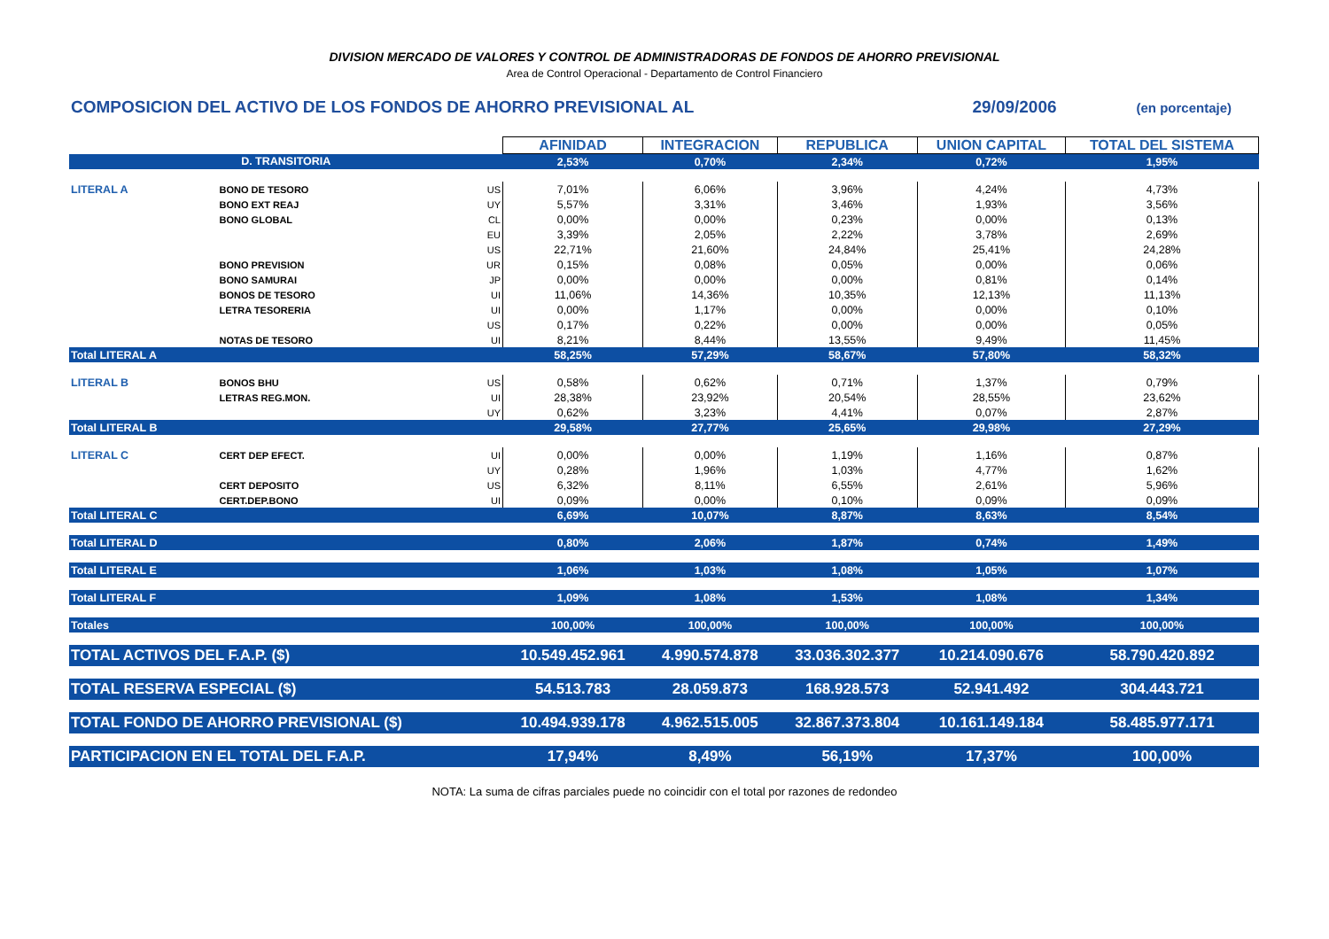DIVISION MERCADO DE VALORES Y CONTROL DE ADMINISTRADORAS DE FONDOS DE AHORRO PREVISIONAL
Area de Control Operacional - Departamento de Control Financiero
COMPOSICION DEL ACTIVO DE LOS FONDOS DE AHORRO PREVISIONAL AL 29/09/2006 (en porcentaje)
| | | | AFINIDAD | INTEGRACION | REPUBLICA | UNION CAPITAL | TOTAL DEL SISTEMA |
| D. TRANSITORIA | | | 2,53% | 0,70% | 2,34% | 0,72% | 1,95% |
| LITERAL A | BONO DE TESORO | US | 7,01% | 6,06% | 3,96% | 4,24% | 4,73% |
| | BONO EXT REAJ | UY | 5,57% | 3,31% | 3,46% | 1,93% | 3,56% |
| | BONO GLOBAL | CL | 0,00% | 0,00% | 0,23% | 0,00% | 0,13% |
| | | EU | 3,39% | 2,05% | 2,22% | 3,78% | 2,69% |
| | | US | 22,71% | 21,60% | 24,84% | 25,41% | 24,28% |
| | BONO PREVISION | UR | 0,15% | 0,08% | 0,05% | 0,00% | 0,06% |
| | BONO SAMURAI | JP | 0,00% | 0,00% | 0,00% | 0,81% | 0,14% |
| | BONOS DE TESORO | UI | 11,06% | 14,36% | 10,35% | 12,13% | 11,13% |
| | LETRA TESORERIA | UI | 0,00% | 1,17% | 0,00% | 0,00% | 0,10% |
| | | US | 0,17% | 0,22% | 0,00% | 0,00% | 0,05% |
| | NOTAS DE TESORO | UI | 8,21% | 8,44% | 13,55% | 9,49% | 11,45% |
| Total LITERAL A | | | 58,25% | 57,29% | 58,67% | 57,80% | 58,32% |
| LITERAL B | BONOS BHU | US | 0,58% | 0,62% | 0,71% | 1,37% | 0,79% |
| | LETRAS REG.MON. | UI | 28,38% | 23,92% | 20,54% | 28,55% | 23,62% |
| | | UY | 0,62% | 3,23% | 4,41% | 0,07% | 2,87% |
| Total LITERAL B | | | 29,58% | 27,77% | 25,65% | 29,98% | 27,29% |
| LITERAL C | CERT DEP EFECT. | UI | 0,00% | 0,00% | 1,19% | 1,16% | 0,87% |
| | | UY | 0,28% | 1,96% | 1,03% | 4,77% | 1,62% |
| | CERT DEPOSITO | US | 6,32% | 8,11% | 6,55% | 2,61% | 5,96% |
| | CERT.DEP.BONO | UI | 0,09% | 0,00% | 0,10% | 0,09% | 0,09% |
| Total LITERAL C | | | 6,69% | 10,07% | 8,87% | 8,63% | 8,54% |
| Total LITERAL D | | | 0,80% | 2,06% | 1,87% | 0,74% | 1,49% |
| Total LITERAL E | | | 1,06% | 1,03% | 1,08% | 1,05% | 1,07% |
| Total LITERAL F | | | 1,09% | 1,08% | 1,53% | 1,08% | 1,34% |
| Totales | | | 100,00% | 100,00% | 100,00% | 100,00% | 100,00% |
| TOTAL ACTIVOS DEL F.A.P. ($) | | | 10.549.452.961 | 4.990.574.878 | 33.036.302.377 | 10.214.090.676 | 58.790.420.892 |
| TOTAL RESERVA ESPECIAL ($) | | | 54.513.783 | 28.059.873 | 168.928.573 | 52.941.492 | 304.443.721 |
| TOTAL FONDO DE AHORRO PREVISIONAL ($) | | | 10.494.939.178 | 4.962.515.005 | 32.867.373.804 | 10.161.149.184 | 58.485.977.171 |
| PARTICIPACION EN EL TOTAL DEL F.A.P. | | | 17,94% | 8,49% | 56,19% | 17,37% | 100,00% |
NOTA: La suma de cifras parciales puede no coincidir con el total por razones de redondeo